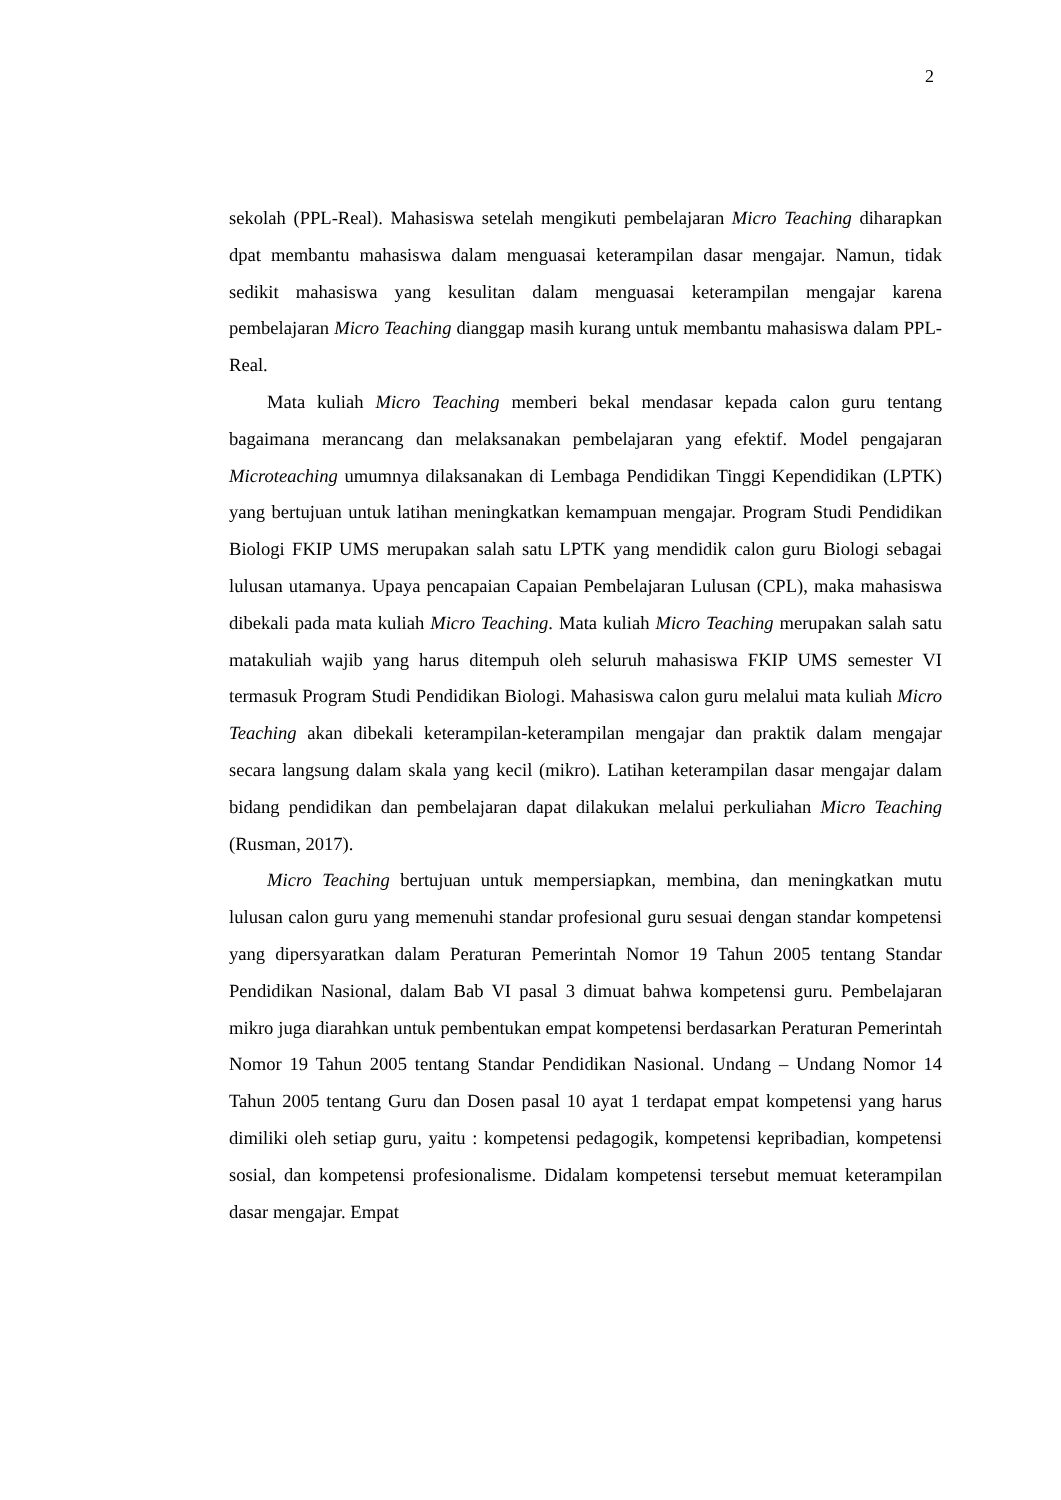2
sekolah (PPL-Real). Mahasiswa setelah mengikuti pembelajaran Micro Teaching diharapkan dpat membantu mahasiswa dalam menguasai keterampilan dasar mengajar. Namun, tidak sedikit mahasiswa yang kesulitan dalam menguasai keterampilan mengajar karena pembelajaran Micro Teaching dianggap masih kurang untuk membantu mahasiswa dalam PPL-Real.
Mata kuliah Micro Teaching memberi bekal mendasar kepada calon guru tentang bagaimana merancang dan melaksanakan pembelajaran yang efektif. Model pengajaran Microteaching umumnya dilaksanakan di Lembaga Pendidikan Tinggi Kependidikan (LPTK) yang bertujuan untuk latihan meningkatkan kemampuan mengajar. Program Studi Pendidikan Biologi FKIP UMS merupakan salah satu LPTK yang mendidik calon guru Biologi sebagai lulusan utamanya. Upaya pencapaian Capaian Pembelajaran Lulusan (CPL), maka mahasiswa dibekali pada mata kuliah Micro Teaching. Mata kuliah Micro Teaching merupakan salah satu matakuliah wajib yang harus ditempuh oleh seluruh mahasiswa FKIP UMS semester VI termasuk Program Studi Pendidikan Biologi. Mahasiswa calon guru melalui mata kuliah Micro Teaching akan dibekali keterampilan-keterampilan mengajar dan praktik dalam mengajar secara langsung dalam skala yang kecil (mikro). Latihan keterampilan dasar mengajar dalam bidang pendidikan dan pembelajaran dapat dilakukan melalui perkuliahan Micro Teaching (Rusman, 2017).
Micro Teaching bertujuan untuk mempersiapkan, membina, dan meningkatkan mutu lulusan calon guru yang memenuhi standar profesional guru sesuai dengan standar kompetensi yang dipersyaratkan dalam Peraturan Pemerintah Nomor 19 Tahun 2005 tentang Standar Pendidikan Nasional, dalam Bab VI pasal 3 dimuat bahwa kompetensi guru. Pembelajaran mikro juga diarahkan untuk pembentukan empat kompetensi berdasarkan Peraturan Pemerintah Nomor 19 Tahun 2005 tentang Standar Pendidikan Nasional. Undang – Undang Nomor 14 Tahun 2005 tentang Guru dan Dosen pasal 10 ayat 1 terdapat empat kompetensi yang harus dimiliki oleh setiap guru, yaitu : kompetensi pedagogik, kompetensi kepribadian, kompetensi sosial, dan kompetensi profesionalisme. Didalam kompetensi tersebut memuat keterampilan dasar mengajar. Empat